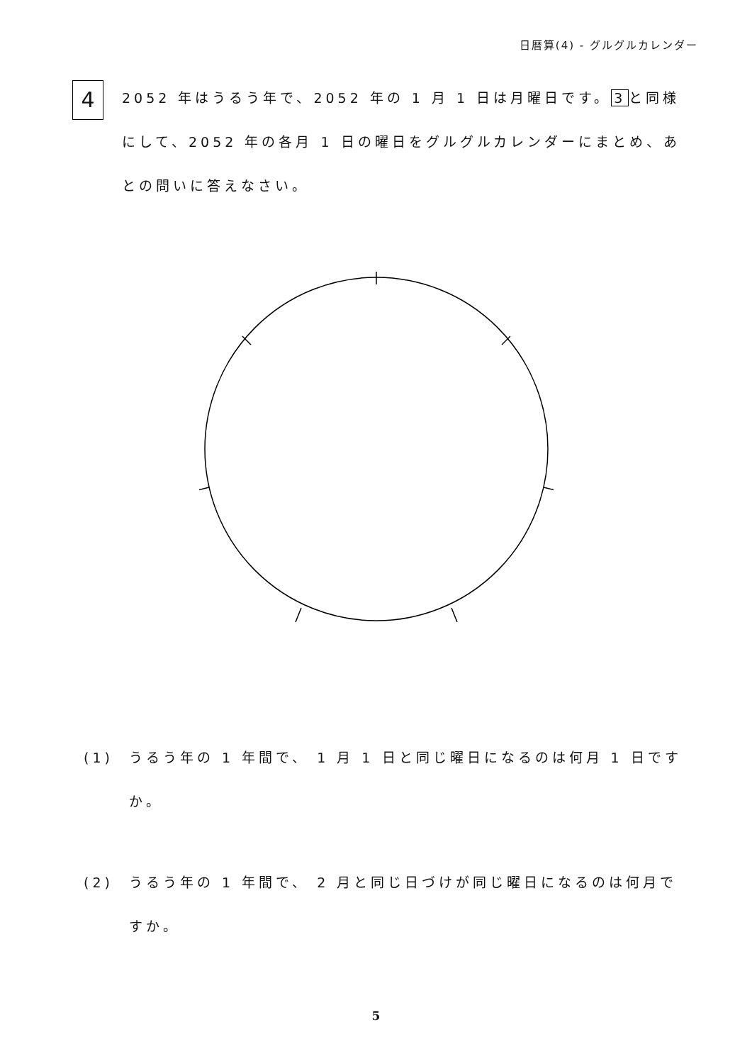日暦算(4) - グルグルカレンダー
4
2052 年はうるう年で、2052 年の 1 月 1 日は月曜日です。 3 と同様にして、2052 年の各月 1 日の曜日をグルグルカレンダーにまとめ、あとの問いに答えなさい。
(1) うるう年の 1 年間で、 1 月 1 日と同じ曜日になるのは何月 1 日ですか。
(2) うるう年の 1 年間で、 2 月と同じ日づけが同じ曜日になるのは何月ですか。
5